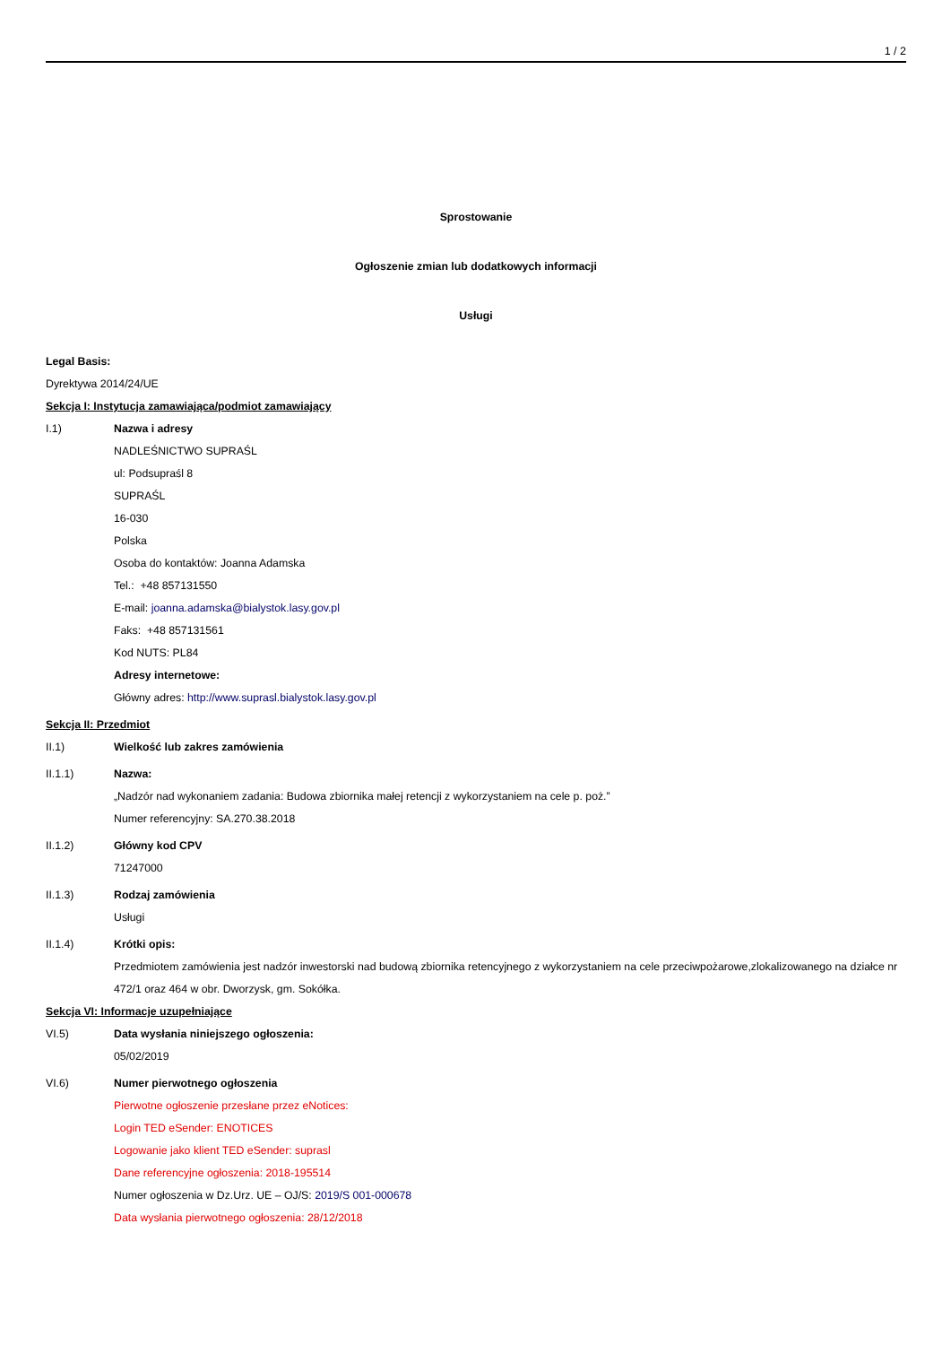1 / 2
Sprostowanie
Ogłoszenie zmian lub dodatkowych informacji
Usługi
Legal Basis:
Dyrektywa 2014/24/UE
Sekcja I: Instytucja zamawiająca/podmiot zamawiający
I.1) Nazwa i adresy
NADLEŚNICTWO SUPRAŚL
ul: Podsupraśl 8
SUPRAŚL
16-030
Polska
Osoba do kontaktów: Joanna Adamska
Tel.: +48 857131550
E-mail: joanna.adamska@bialystok.lasy.gov.pl
Faks: +48 857131561
Kod NUTS: PL84
Adresy internetowe:
Główny adres: http://www.suprasl.bialystok.lasy.gov.pl
Sekcja II: Przedmiot
II.1) Wielkość lub zakres zamówienia
II.1.1) Nazwa:
„Nadzór nad wykonaniem zadania: Budowa zbiornika małej retencji z wykorzystaniem na cele p. poż.”
Numer referencyjny: SA.270.38.2018
II.1.2) Główny kod CPV
71247000
II.1.3) Rodzaj zamówienia
Usługi
II.1.4) Krótki opis:
Przedmiotem zamówienia jest nadzór inwestorski nad budową zbiornika retencyjnego z wykorzystaniem na cele przeciwpożarowe,zlokalizowanego na działce nr 472/1 oraz 464 w obr. Dworzysk, gm. Sokółka.
Sekcja VI: Informacje uzupełniające
VI.5) Data wysłania niniejszego ogłoszenia:
05/02/2019
VI.6) Numer pierwotnego ogłoszenia
Pierwotne ogłoszenie przesłane przez eNotices:
Login TED eSender: ENOTICES
Logowanie jako klient TED eSender: suprasl
Dane referencyjne ogłoszenia: 2018-195514
Numer ogłoszenia w Dz.Urz. UE – OJ/S: 2019/S 001-000678
Data wysłania pierwotnego ogłoszenia: 28/12/2018